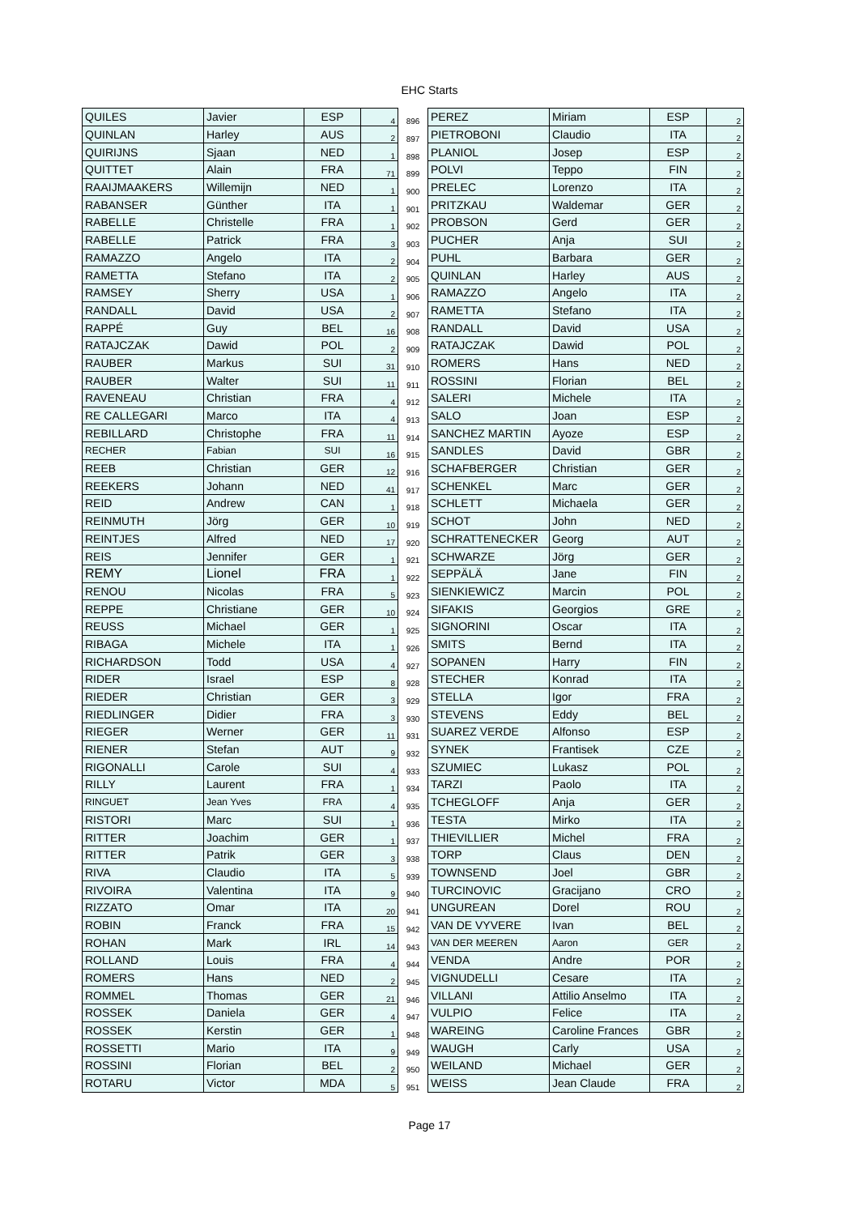EHC Starts
| QUILES | Javier | ESP | 4 | 896 | PEREZ | Miriam | ESP | 2 |
| QUINLAN | Harley | AUS | 2 | 897 | PIETROBONI | Claudio | ITA | 2 |
| QUIRIJNS | Sjaan | NED | 1 | 898 | PLANIOL | Josep | ESP | 2 |
| QUITTET | Alain | FRA | 71 | 899 | POLVI | Teppo | FIN | 2 |
| RAAIJMAAKERS | Willemijn | NED | 1 | 900 | PRELEC | Lorenzo | ITA | 2 |
| RABANSER | Günther | ITA | 1 | 901 | PRITZKAU | Waldemar | GER | 2 |
| RABELLE | Christelle | FRA | 1 | 902 | PROBSON | Gerd | GER | 2 |
| RABELLE | Patrick | FRA | 3 | 903 | PUCHER | Anja | SUI | 2 |
| RAMAZZO | Angelo | ITA | 2 | 904 | PUHL | Barbara | GER | 2 |
| RAMETTA | Stefano | ITA | 2 | 905 | QUINLAN | Harley | AUS | 2 |
| RAMSEY | Sherry | USA | 1 | 906 | RAMAZZO | Angelo | ITA | 2 |
| RANDALL | David | USA | 2 | 907 | RAMETTA | Stefano | ITA | 2 |
| RAPPÉ | Guy | BEL | 16 | 908 | RANDALL | David | USA | 2 |
| RATAJCZAK | Dawid | POL | 2 | 909 | RATAJCZAK | Dawid | POL | 2 |
| RAUBER | Markus | SUI | 31 | 910 | ROMERS | Hans | NED | 2 |
| RAUBER | Walter | SUI | 11 | 911 | ROSSINI | Florian | BEL | 2 |
| RAVENEAU | Christian | FRA | 4 | 912 | SALERI | Michele | ITA | 2 |
| RE CALLEGARI | Marco | ITA | 4 | 913 | SALO | Joan | ESP | 2 |
| REBILLARD | Christophe | FRA | 11 | 914 | SANCHEZ MARTIN | Ayoze | ESP | 2 |
| RECHER | Fabian | SUI | 16 | 915 | SANDLES | David | GBR | 2 |
| REEB | Christian | GER | 12 | 916 | SCHAFBERGER | Christian | GER | 2 |
| REEKERS | Johann | NED | 41 | 917 | SCHENKEL | Marc | GER | 2 |
| REID | Andrew | CAN | 1 | 918 | SCHLETT | Michaela | GER | 2 |
| REINMUTH | Jörg | GER | 10 | 919 | SCHOT | John | NED | 2 |
| REINTJES | Alfred | NED | 17 | 920 | SCHRATTENECKER | Georg | AUT | 2 |
| REIS | Jennifer | GER | 1 | 921 | SCHWARZE | Jörg | GER | 2 |
| REMY | Lionel | FRA | 1 | 922 | SEPPÄLÄ | Jane | FIN | 2 |
| RENOU | Nicolas | FRA | 5 | 923 | SIENKIEWICZ | Marcin | POL | 2 |
| REPPE | Christiane | GER | 10 | 924 | SIFAKIS | Georgios | GRE | 2 |
| REUSS | Michael | GER | 1 | 925 | SIGNORINI | Oscar | ITA | 2 |
| RIBAGA | Michele | ITA | 1 | 926 | SMITS | Bernd | ITA | 2 |
| RICHARDSON | Todd | USA | 4 | 927 | SOPANEN | Harry | FIN | 2 |
| RIDER | Israel | ESP | 8 | 928 | STECHER | Konrad | ITA | 2 |
| RIEDER | Christian | GER | 3 | 929 | STELLA | Igor | FRA | 2 |
| RIEDLINGER | Didier | FRA | 3 | 930 | STEVENS | Eddy | BEL | 2 |
| RIEGER | Werner | GER | 11 | 931 | SUAREZ VERDE | Alfonso | ESP | 2 |
| RIENER | Stefan | AUT | 9 | 932 | SYNEK | Frantisek | CZE | 2 |
| RIGONALLI | Carole | SUI | 4 | 933 | SZUMIEC | Lukasz | POL | 2 |
| RILLY | Laurent | FRA | 1 | 934 | TARZI | Paolo | ITA | 2 |
| RINGUET | Jean Yves | FRA | 4 | 935 | TCHEGLOFF | Anja | GER | 2 |
| RISTORI | Marc | SUI | 1 | 936 | TESTA | Mirko | ITA | 2 |
| RITTER | Joachim | GER | 1 | 937 | THIEVILLIER | Michel | FRA | 2 |
| RITTER | Patrik | GER | 3 | 938 | TORP | Claus | DEN | 2 |
| RIVA | Claudio | ITA | 5 | 939 | TOWNSEND | Joel | GBR | 2 |
| RIVOIRA | Valentina | ITA | 9 | 940 | TURCINOVIC | Gracijano | CRO | 2 |
| RIZZATO | Omar | ITA | 20 | 941 | UNGUREAN | Dorel | ROU | 2 |
| ROBIN | Franck | FRA | 15 | 942 | VAN DE VYVERE | Ivan | BEL | 2 |
| ROHAN | Mark | IRL | 14 | 943 | VAN DER MEEREN | Aaron | GER | 2 |
| ROLLAND | Louis | FRA | 4 | 944 | VENDA | Andre | POR | 2 |
| ROMERS | Hans | NED | 2 | 945 | VIGNUDELLI | Cesare | ITA | 2 |
| ROMMEL | Thomas | GER | 21 | 946 | VILLANI | Attilio Anselmo | ITA | 2 |
| ROSSEK | Daniela | GER | 4 | 947 | VULPIO | Felice | ITA | 2 |
| ROSSEK | Kerstin | GER | 1 | 948 | WAREING | Caroline Frances | GBR | 2 |
| ROSSETTI | Mario | ITA | 9 | 949 | WAUGH | Carly | USA | 2 |
| ROSSINI | Florian | BEL | 2 | 950 | WEILAND | Michael | GER | 2 |
| ROTARU | Victor | MDA | 5 | 951 | WEISS | Jean Claude | FRA | 2 |
Page 17